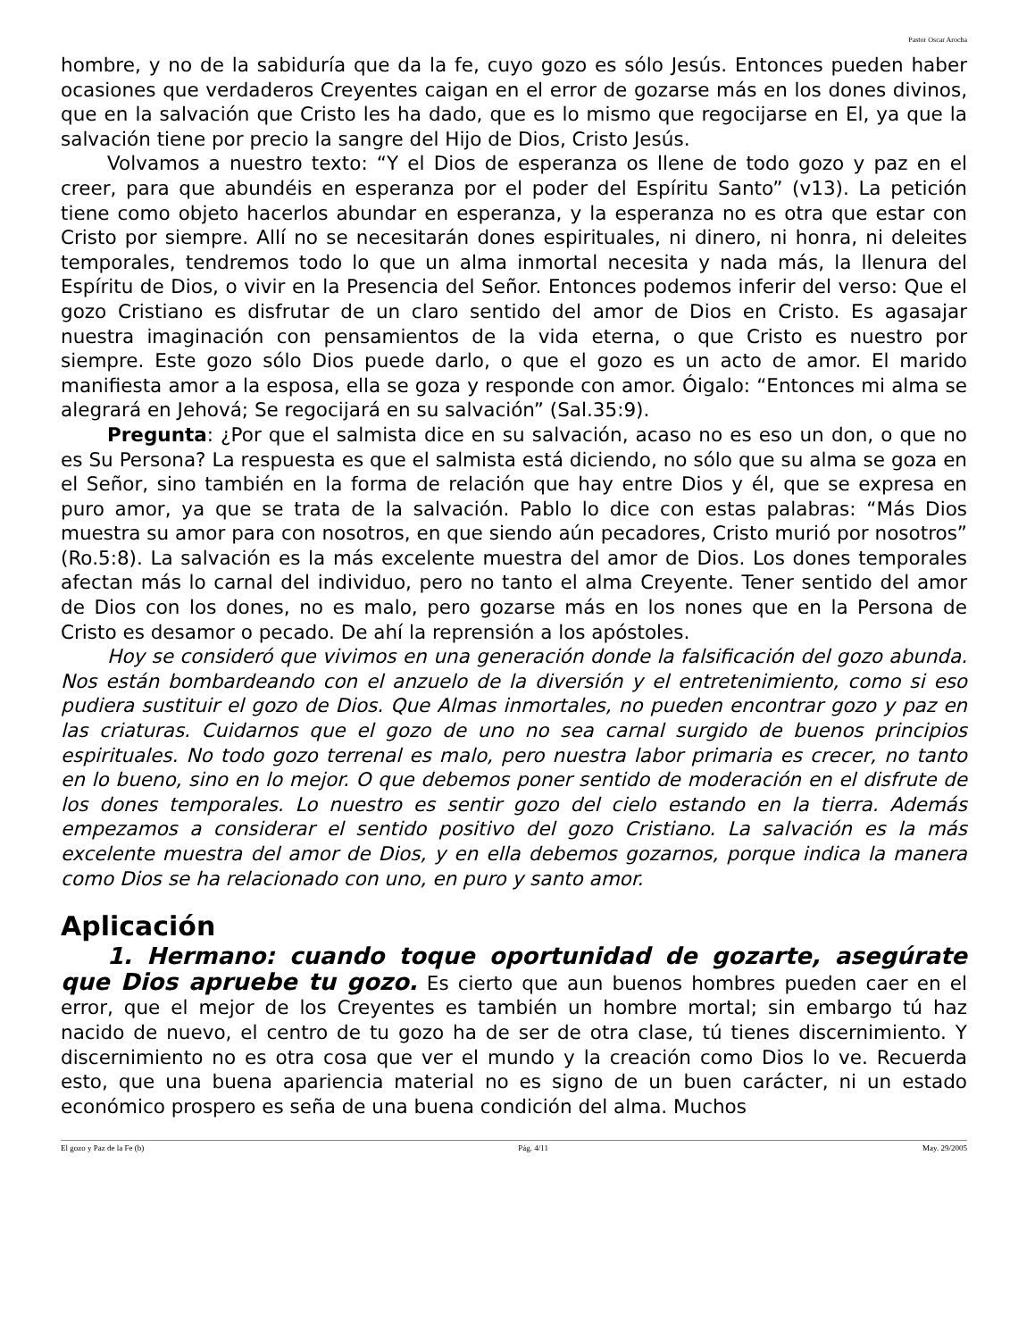Pastor Oscar Arocha
hombre, y no de la sabiduría que da la fe, cuyo gozo es sólo Jesús. Entonces pueden haber ocasiones que verdaderos Creyentes caigan en el error de gozarse más en los dones divinos, que en la salvación que Cristo les ha dado, que es lo mismo que regocijarse en El, ya que la salvación tiene por precio la sangre del Hijo de Dios, Cristo Jesús.
Volvamos a nuestro texto: “Y el Dios de esperanza os llene de todo gozo y paz en el creer, para que abundéis en esperanza por el poder del Espíritu Santo” (v13). La petición tiene como objeto hacerlos abundar en esperanza, y la esperanza no es otra que estar con Cristo por siempre. Allí no se necesitarán dones espirituales, ni dinero, ni honra, ni deleites temporales, tendremos todo lo que un alma inmortal necesita y nada más, la llenura del Espíritu de Dios, o vivir en la Presencia del Señor. Entonces podemos inferir del verso: Que el gozo Cristiano es disfrutar de un claro sentido del amor de Dios en Cristo. Es agasajar nuestra imaginación con pensamientos de la vida eterna, o que Cristo es nuestro por siempre. Este gozo sólo Dios puede darlo, o que el gozo es un acto de amor. El marido manifiesta amor a la esposa, ella se goza y responde con amor. Óigalo: “Entonces mi alma se alegrará en Jehová; Se regocijará en su salvación” (Sal.35:9).
Pregunta: ¿Por que el salmista dice en su salvación, acaso no es eso un don, o que no es Su Persona? La respuesta es que el salmista está diciendo, no sólo que su alma se goza en el Señor, sino también en la forma de relación que hay entre Dios y él, que se expresa en puro amor, ya que se trata de la salvación. Pablo lo dice con estas palabras: “Más Dios muestra su amor para con nosotros, en que siendo aún pecadores, Cristo murió por nosotros” (Ro.5:8). La salvación es la más excelente muestra del amor de Dios. Los dones temporales afectan más lo carnal del individuo, pero no tanto el alma Creyente. Tener sentido del amor de Dios con los dones, no es malo, pero gozarse más en los nones que en la Persona de Cristo es desamor o pecado. De ahí la reprensión a los apóstoles.
Hoy se consideró que vivimos en una generación donde la falsificación del gozo abunda. Nos están bombardeando con el anzuelo de la diversión y el entretenimiento, como si eso pudiera sustituir el gozo de Dios. Que Almas inmortales, no pueden encontrar gozo y paz en las criaturas. Cuidarnos que el gozo de uno no sea carnal surgido de buenos principios espirituales. No todo gozo terrenal es malo, pero nuestra labor primaria es crecer, no tanto en lo bueno, sino en lo mejor. O que debemos poner sentido de moderación en el disfrute de los dones temporales. Lo nuestro es sentir gozo del cielo estando en la tierra. Además empezamos a considerar el sentido positivo del gozo Cristiano. La salvación es la más excelente muestra del amor de Dios, y en ella debemos gozarnos, porque indica la manera como Dios se ha relacionado con uno, en puro y santo amor.
Aplicación
1. Hermano: cuando toque oportunidad de gozarte, asegúrate que Dios apruebe tu gozo. Es cierto que aun buenos hombres pueden caer en el error, que el mejor de los Creyentes es también un hombre mortal; sin embargo tú haz nacido de nuevo, el centro de tu gozo ha de ser de otra clase, tú tienes discernimiento. Y discernimiento no es otra cosa que ver el mundo y la creación como Dios lo ve. Recuerda esto, que una buena apariencia material no es signo de un buen carácter, ni un estado económico prospero es seña de una buena condición del alma. Muchos
El gozo y Paz de la Fe (b) Pág. 4/11 May. 29/2005